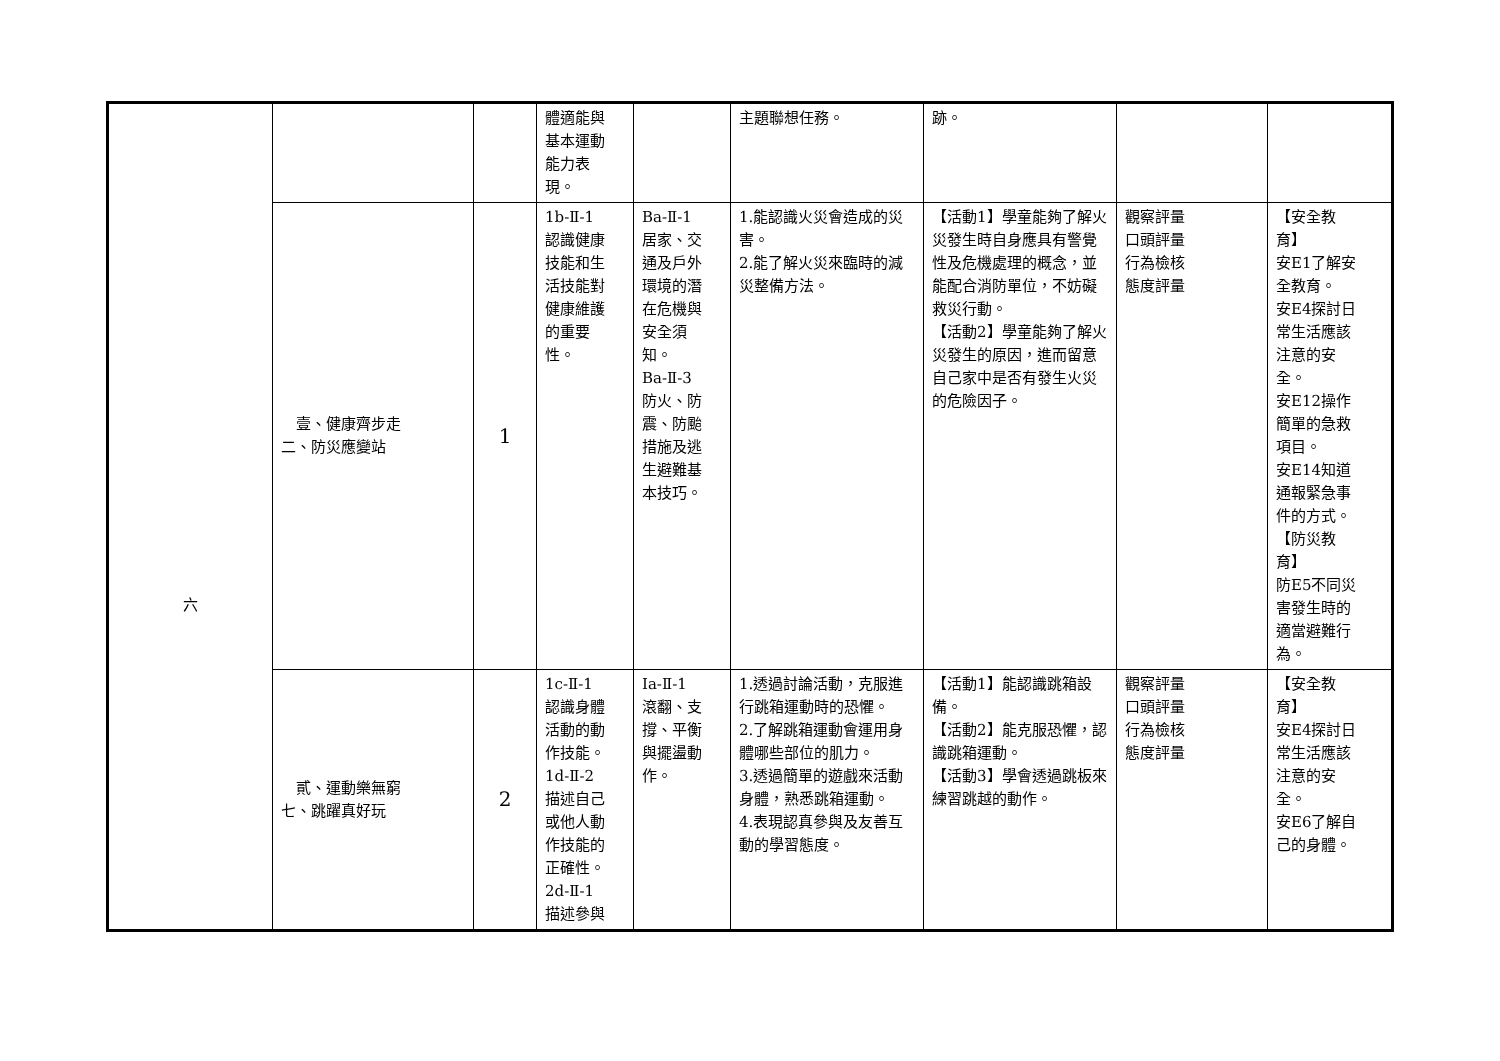| 六 | | | 體適能與 基本運動 能力表 現。 | | 主題聯想任務。 | 跡。 | | |
| | 壹、健康齊步走 二、防災應變站 | 1 | 1b-Ⅱ-1 認識健康 技能和生 活技能對 健康維護 的重要 性。 | Ba-Ⅱ-1 居家、交 通及戶外 環境的潛 在危機與 安全須 知。 Ba-Ⅱ-3 防火、防 震、防颱 措施及逃 生避難基 本技巧。 | 1.能認識火災會造成的災害。 2.能了解火災來臨時的減災整備方法。 | 【活動1】學童能夠了解火災發生時自身應具有警覺性及危機處理的概念，並能配合消防單位，不妨礙救災行動。 【活動2】學童能夠了解火災發生的原因，進而留意自己家中是否有發生火災的危險因子。 | 觀察評量 口頭評量 行為檢核 態度評量 | 【安全教 育】 安E1了解安 全教育。 安E4探討日 常生活應該 注意的安 全。 安E12操作 簡單的急救 項目。 安E14知道 通報緊急事 件的方式。 【防災教 育】 防E5不同災 害發生時的 適當避難行 為。 |
| | 貳、運動樂無窮 七、跳躍真好玩 | 2 | 1c-Ⅱ-1 認識身體 活動的動 作技能。 1d-Ⅱ-2 描述自己 或他人動 作技能的 正確性。 2d-Ⅱ-1 描述參與 | Ia-Ⅱ-1 滾翻、支 撐、平衡 與擺盪動 作。 | 1.透過討論活動，克服進行跳箱運動時的恐懼。 2.了解跳箱運動會運用身體哪些部位的肌力。 3.透過簡單的遊戲來活動身體，熟悉跳箱運動。 4.表現認真參與及友善互動的學習態度。 | 【活動1】能認識跳箱設備。 【活動2】能克服恐懼，認識跳箱運動。 【活動3】學會透過跳板來練習跳越的動作。 | 觀察評量 口頭評量 行為檢核 態度評量 | 【安全教 育】 安E4探討日 常生活應該 注意的安 全。 安E6了解自 己的身體。 |